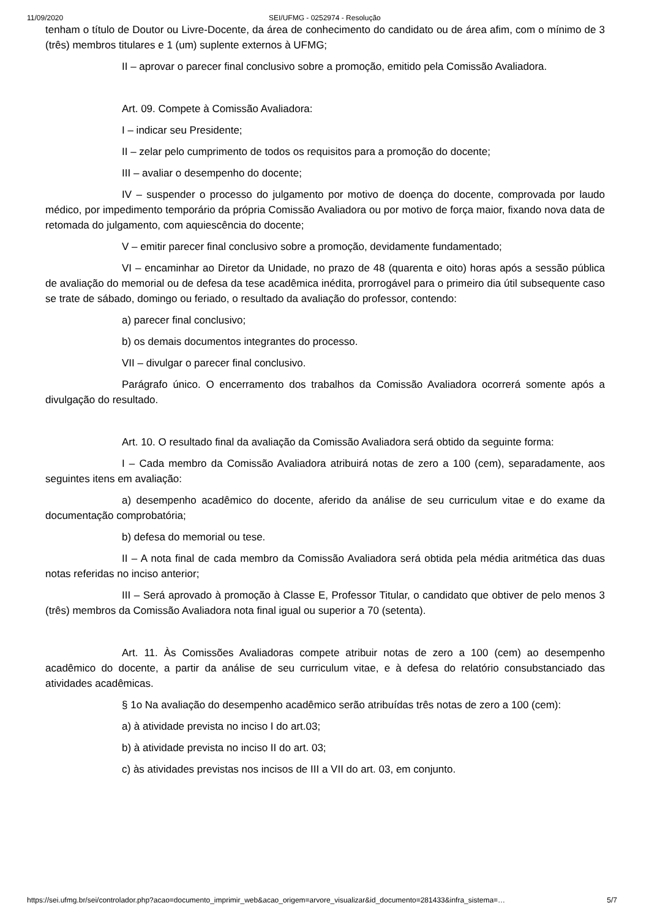11/09/2020 SEI/UFMG - 0252974 - Resolução
tenham o título de Doutor ou Livre-Docente, da área de conhecimento do candidato ou de área afim, com o mínimo de 3 (três) membros titulares e 1 (um) suplente externos à UFMG;
II – aprovar o parecer final conclusivo sobre a promoção, emitido pela Comissão Avaliadora.
Art. 09. Compete à Comissão Avaliadora:
I – indicar seu Presidente;
II – zelar pelo cumprimento de todos os requisitos para a promoção do docente;
III – avaliar o desempenho do docente;
IV – suspender o processo do julgamento por motivo de doença do docente, comprovada por laudo médico, por impedimento temporário da própria Comissão Avaliadora ou por motivo de força maior, fixando nova data de retomada do julgamento, com aquiescência do docente;
V – emitir parecer final conclusivo sobre a promoção, devidamente fundamentado;
VI – encaminhar ao Diretor da Unidade, no prazo de 48 (quarenta e oito) horas após a sessão pública de avaliação do memorial ou de defesa da tese acadêmica inédita, prorrogável para o primeiro dia útil subsequente caso se trate de sábado, domingo ou feriado, o resultado da avaliação do professor, contendo:
a) parecer final conclusivo;
b) os demais documentos integrantes do processo.
VII – divulgar o parecer final conclusivo.
Parágrafo único. O encerramento dos trabalhos da Comissão Avaliadora ocorrerá somente após a divulgação do resultado.
Art. 10. O resultado final da avaliação da Comissão Avaliadora será obtido da seguinte forma:
I – Cada membro da Comissão Avaliadora atribuirá notas de zero a 100 (cem), separadamente, aos seguintes itens em avaliação:
a) desempenho acadêmico do docente, aferido da análise de seu curriculum vitae e do exame da documentação comprobatória;
b) defesa do memorial ou tese.
II – A nota final de cada membro da Comissão Avaliadora será obtida pela média aritmética das duas notas referidas no inciso anterior;
III – Será aprovado à promoção à Classe E, Professor Titular, o candidato que obtiver de pelo menos 3 (três) membros da Comissão Avaliadora nota final igual ou superior a 70 (setenta).
Art. 11. Às Comissões Avaliadoras compete atribuir notas de zero a 100 (cem) ao desempenho acadêmico do docente, a partir da análise de seu curriculum vitae, e à defesa do relatório consubstanciado das atividades acadêmicas.
§ 1o Na avaliação do desempenho acadêmico serão atribuídas três notas de zero a 100 (cem):
a) à atividade prevista no inciso I do art.03;
b) à atividade prevista no inciso II do art. 03;
c) às atividades previstas nos incisos de III a VII do art. 03, em conjunto.
https://sei.ufmg.br/sei/controlador.php?acao=documento_imprimir_web&acao_origem=arvore_visualizar&id_documento=281433&infra_sistema=… 5/7